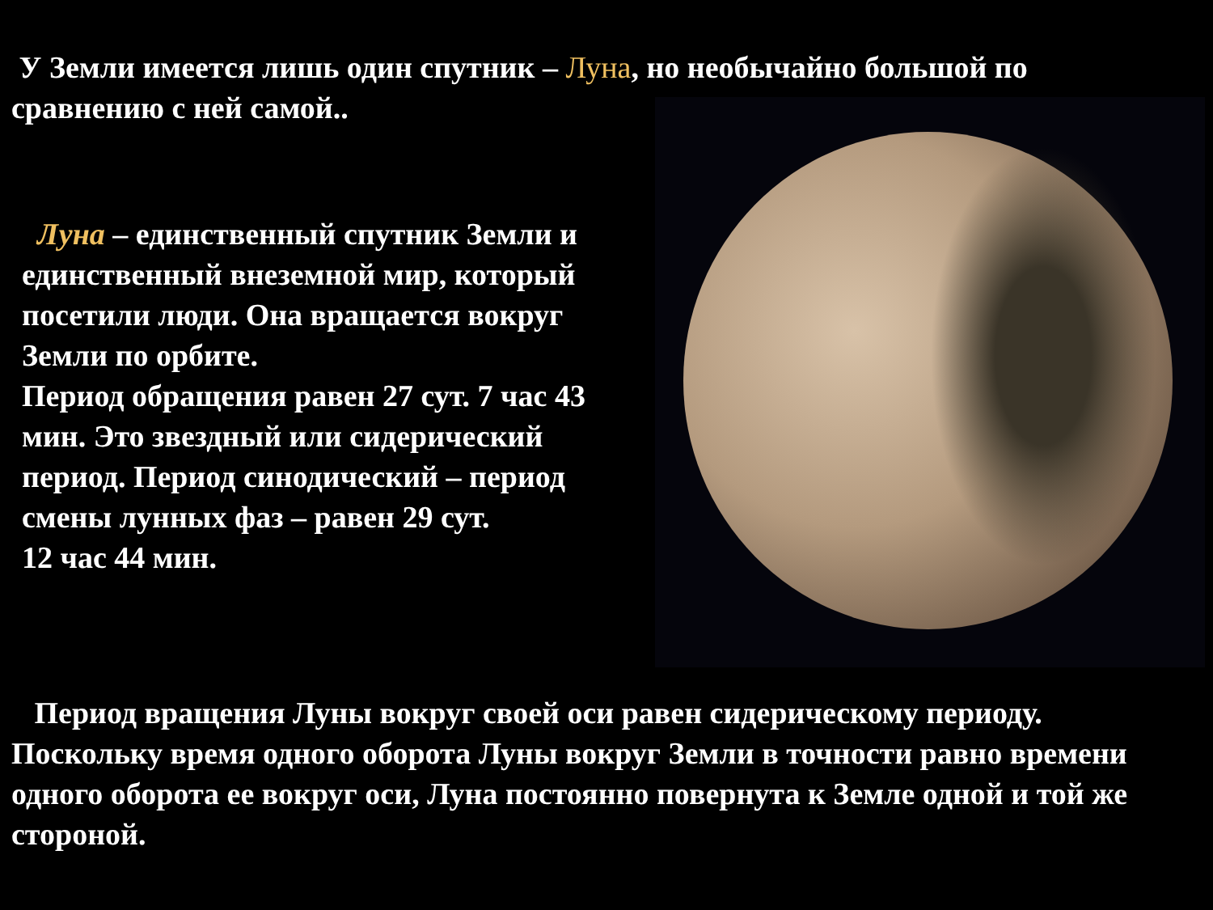У Земли имеется лишь один спутник – Луна, но необычайно большой по сравнению с ней самой..
Луна – единственный спутник Земли и единственный внеземной мир, который посетили люди. Она вращается вокруг Земли по орбите.
Период обращения равен 27 сут. 7 час 43 мин. Это звездный или сидерический период. Период синодический – период смены лунных фаз – равен 29 сут.
12 час 44 мин.
Период вращения Луны вокруг своей оси равен сидерическому периоду. Поскольку время одного оборота Луны вокруг Земли в точности равно времени одного оборота ее вокруг оси, Луна постоянно повернута к Земле одной и той же стороной.